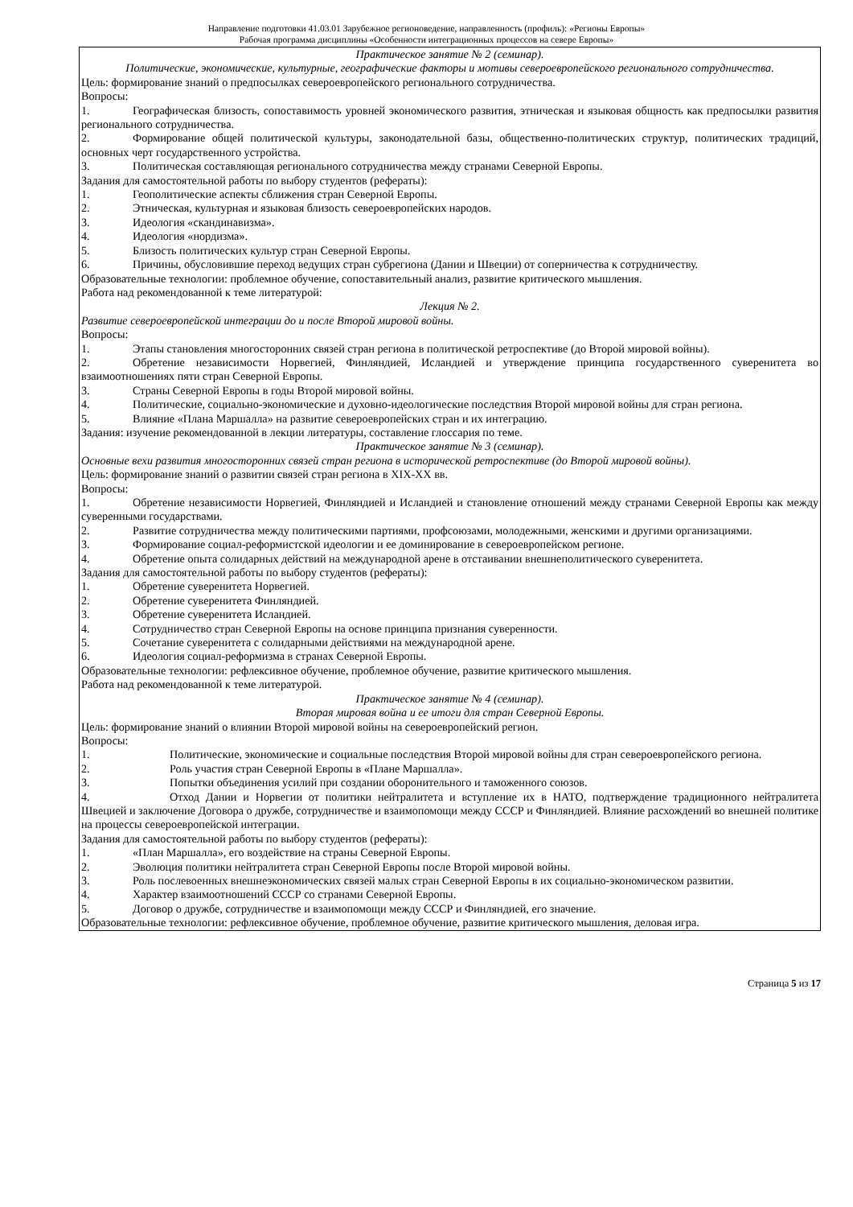Направление подготовки 41.03.01 Зарубежное регионоведение, направленность (профиль): «Регионы Европы»
Рабочая программа дисциплины «Особенности интеграционных процессов на севере Европы»
Практическое занятие № 2 (семинар).
Политические, экономические, культурные, географические факторы и мотивы североевропейского регионального сотрудничества.
Цель: формирование знаний о предпосылках североевропейского регионального сотрудничества.
Вопросы:
1. Географическая близость, сопоставимость уровней экономического развития, этническая и языковая общность как предпосылки развития регионального сотрудничества.
2. Формирование общей политической культуры, законодательной базы, общественно-политических структур, политических традиций, основных черт государственного устройства.
3. Политическая составляющая регионального сотрудничества между странами Северной Европы.
Задания для самостоятельной работы по выбору студентов (рефераты):
1. Геополитические аспекты сближения стран Северной Европы.
2. Этническая, культурная и языковая близость североевропейских народов.
3. Идеология «скандинавизма».
4. Идеология «нордизма».
5. Близость политических культур стран Северной Европы.
6. Причины, обусловившие переход ведущих стран субрегиона (Дании и Швеции) от соперничества к сотрудничеству.
Образовательные технологии: проблемное обучение, сопоставительный анализ, развитие критического мышления.
Работа над рекомендованной к теме литературой:
Лекция № 2.
Развитие североевропейской интеграции до и после Второй мировой войны.
Вопросы:
1. Этапы становления многосторонних связей стран региона в политической ретроспективе (до Второй мировой войны).
2. Обретение независимости Норвегией, Финляндией, Исландией и утверждение принципа государственного суверенитета во взаимоотношениях пяти стран Северной Европы.
3. Страны Северной Европы в годы Второй мировой войны.
4. Политические, социально-экономические и духовно-идеологические последствия Второй мировой войны для стран региона.
5. Влияние «Плана Маршалла» на развитие североевропейских стран и их интеграцию.
Задания: изучение рекомендованной в лекции литературы, составление глоссария по теме.
Практическое занятие № 3 (семинар).
Основные вехи развития многосторонних связей стран региона в исторической ретроспективе (до Второй мировой войны).
Цель: формирование знаний о развитии связей стран региона в XIX-XX вв.
Вопросы:
1. Обретение независимости Норвегией, Финляндией и Исландией и становление отношений между странами Северной Европы как между суверенными государствами.
2. Развитие сотрудничества между политическими партиями, профсоюзами, молодежными, женскими и другими организациями.
3. Формирование социал-реформистской идеологии и ее доминирование в североевропейском регионе.
4. Обретение опыта солидарных действий на международной арене в отстаивании внешнеполитического суверенитета.
Задания для самостоятельной работы по выбору студентов (рефераты):
1. Обретение суверенитета Норвегией.
2. Обретение суверенитета Финляндией.
3. Обретение суверенитета Исландией.
4. Сотрудничество стран Северной Европы на основе принципа признания суверенности.
5. Сочетание суверенитета с солидарными действиями на международной арене.
6. Идеология социал-реформизма в странах Северной Европы.
Образовательные технологии: рефлексивное обучение, проблемное обучение, развитие критического мышления.
Работа над рекомендованной к теме литературой.
Практическое занятие № 4 (семинар).
Вторая мировая война и ее итоги для стран Северной Европы.
Цель: формирование знаний о влиянии Второй мировой войны на североевропейский регион.
Вопросы:
1. Политические, экономические и социальные последствия Второй мировой войны для стран североевропейского региона.
2. Роль участия стран Северной Европы в «Плане Маршалла».
3. Попытки объединения усилий при создании оборонительного и таможенного союзов.
4. Отход Дании и Норвегии от политики нейтралитета и вступление их в НАТО, подтверждение традиционного нейтралитета Швецией и заключение Договора о дружбе, сотрудничестве и взаимопомощи между СССР и Финляндией. Влияние расхождений во внешней политике на процессы североевропейской интеграции.
Задания для самостоятельной работы по выбору студентов (рефераты):
1. «План Маршалла», его воздействие на страны Северной Европы.
2. Эволюция политики нейтралитета стран Северной Европы после Второй мировой войны.
3. Роль послевоенных внешнеэкономических связей малых стран Северной Европы в их социально-экономическом развитии.
4. Характер взаимоотношений СССР со странами Северной Европы.
5. Договор о дружбе, сотрудничестве и взаимопомощи между СССР и Финляндией, его значение.
Образовательные технологии: рефлексивное обучение, проблемное обучение, развитие критического мышления, деловая игра.
Страница 5 из 17